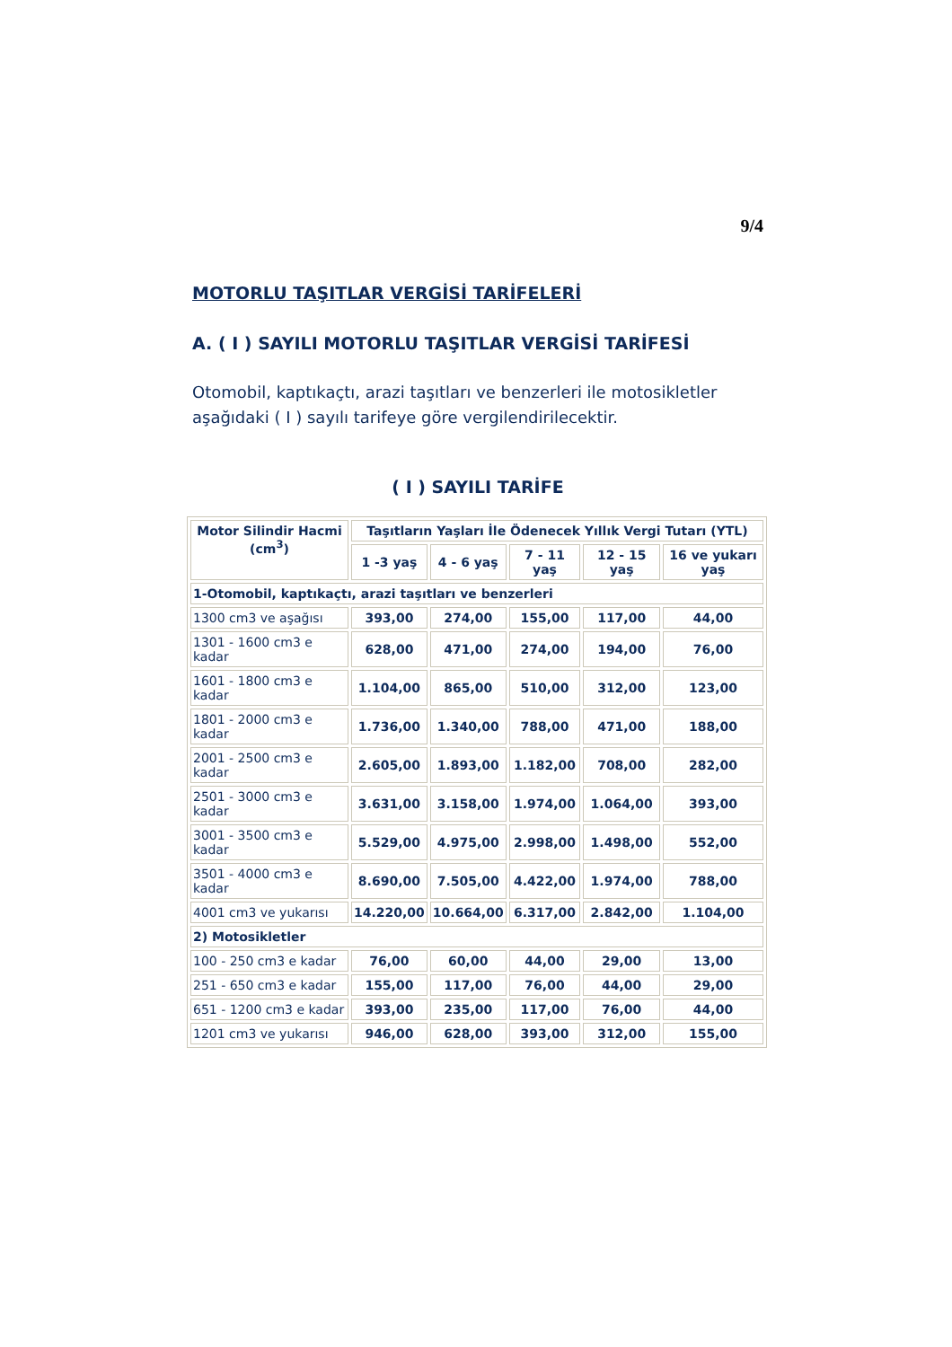9/4
MOTORLU TAŞITLAR VERGİSİ TARİFELERİ
A. ( I ) SAYILI MOTORLU TAŞITLAR VERGİSİ TARİFESİ
Otomobil, kaptıkaçtı, arazi taşıtları ve benzerleri ile motosikletler aşağıdaki ( I ) sayılı tarifeye göre vergilendirilecektir.
( I ) SAYILI TARİFE
| Motor Silindir Hacmi (cm<sup>3</sup>) | Taşıtların Yaşları İle Ödenecek Yıllık Vergi Tutarı (YTL) | | | | |
| --- | --- | --- | --- | --- | --- |
| | 1 -3 yaş | 4 - 6 yaş | 7 - 11 yaş | 12 - 15 yaş | 16 ve yukarı yaş |
| 1-Otomobil, kaptıkaçtı, arazi taşıtları ve benzerleri | | | | | |
| 1300 cm3 ve aşağısı | 393,00 | 274,00 | 155,00 | 117,00 | 44,00 |
| 1301 - 1600 cm3 e kadar | 628,00 | 471,00 | 274,00 | 194,00 | 76,00 |
| 1601 - 1800 cm3 e kadar | 1.104,00 | 865,00 | 510,00 | 312,00 | 123,00 |
| 1801 - 2000 cm3 e kadar | 1.736,00 | 1.340,00 | 788,00 | 471,00 | 188,00 |
| 2001 - 2500 cm3 e kadar | 2.605,00 | 1.893,00 | 1.182,00 | 708,00 | 282,00 |
| 2501 - 3000 cm3 e kadar | 3.631,00 | 3.158,00 | 1.974,00 | 1.064,00 | 393,00 |
| 3001 - 3500 cm3 e kadar | 5.529,00 | 4.975,00 | 2.998,00 | 1.498,00 | 552,00 |
| 3501 - 4000 cm3 e kadar | 8.690,00 | 7.505,00 | 4.422,00 | 1.974,00 | 788,00 |
| 4001 cm3 ve yukarısı | 14.220,00 | 10.664,00 | 6.317,00 | 2.842,00 | 1.104,00 |
| 2) Motosikletler | | | | | |
| 100 - 250 cm3 e kadar | 76,00 | 60,00 | 44,00 | 29,00 | 13,00 |
| 251 - 650 cm3 e kadar | 155,00 | 117,00 | 76,00 | 44,00 | 29,00 |
| 651 - 1200 cm3 e kadar | 393,00 | 235,00 | 117,00 | 76,00 | 44,00 |
| 1201 cm3 ve yukarısı | 946,00 | 628,00 | 393,00 | 312,00 | 155,00 |